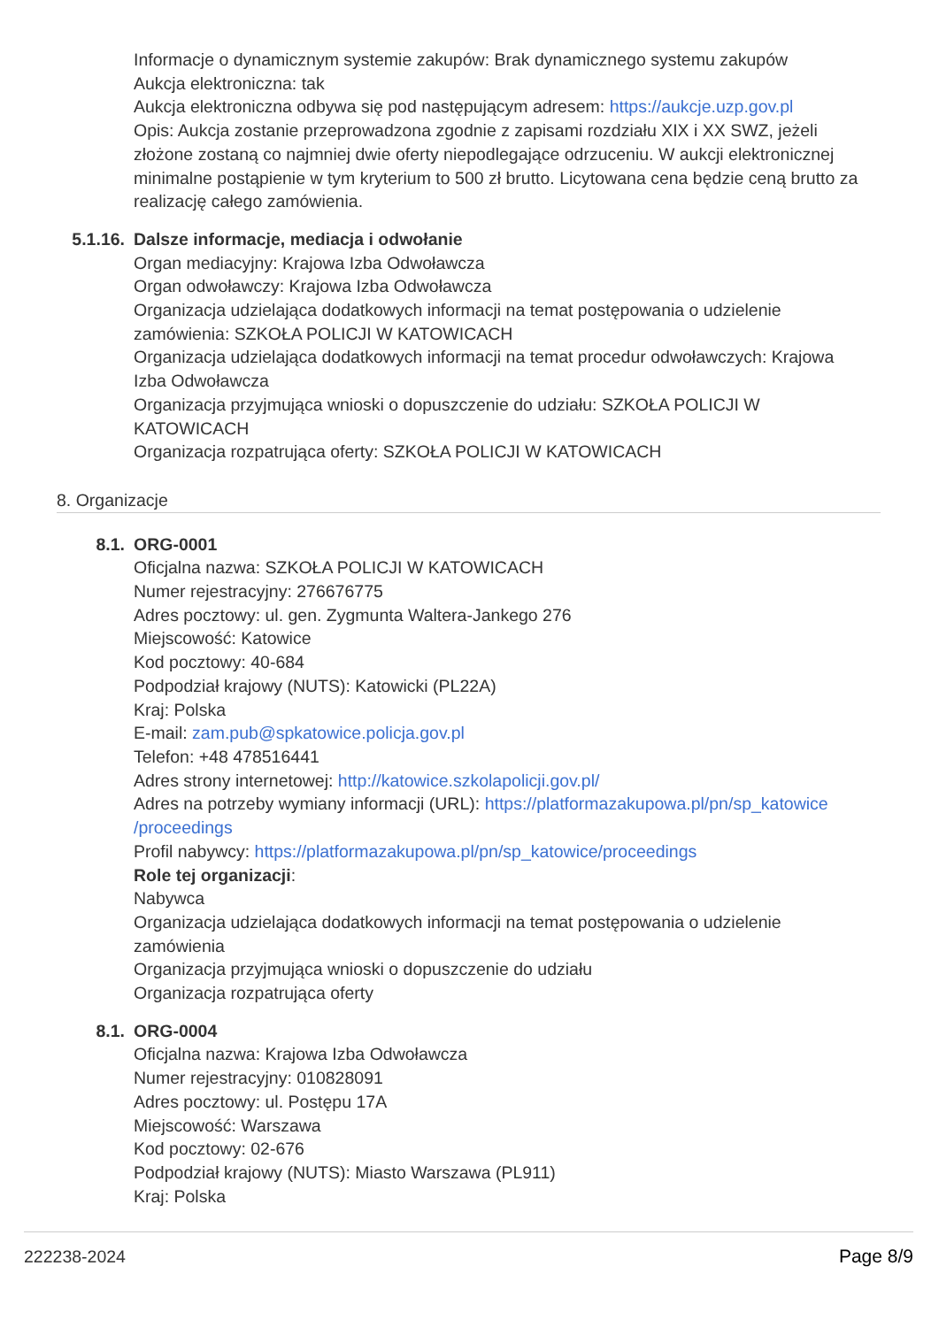Informacje o dynamicznym systemie zakupów: Brak dynamicznego systemu zakupów
Aukcja elektroniczna: tak
Aukcja elektroniczna odbywa się pod następującym adresem: https://aukcje.uzp.gov.pl
Opis: Aukcja zostanie przeprowadzona zgodnie z zapisami rozdziału XIX i XX SWZ, jeżeli złożone zostaną co najmniej dwie oferty niepodlegające odrzuceniu. W aukcji elektronicznej minimalne postąpienie w tym kryterium to 500 zł brutto. Licytowana cena będzie ceną brutto za realizację całego zamówienia.
5.1.16. Dalsze informacje, mediacja i odwołanie
Organ mediacyjny: Krajowa Izba Odwoławcza
Organ odwoławczy: Krajowa Izba Odwoławcza
Organizacja udzielająca dodatkowych informacji na temat postępowania o udzielenie zamówienia: SZKOŁA POLICJI W KATOWICACH
Organizacja udzielająca dodatkowych informacji na temat procedur odwoławczych: Krajowa Izba Odwoławcza
Organizacja przyjmująca wnioski o dopuszczenie do udziału: SZKOŁA POLICJI W KATOWICACH
Organizacja rozpatrująca oferty: SZKOŁA POLICJI W KATOWICACH
8. Organizacje
8.1. ORG-0001
Oficjalna nazwa: SZKOŁA POLICJI W KATOWICACH
Numer rejestracyjny: 276676775
Adres pocztowy: ul. gen. Zygmunta Waltera-Jankego 276
Miejscowość: Katowice
Kod pocztowy: 40-684
Podpodział krajowy (NUTS): Katowicki (PL22A)
Kraj: Polska
E-mail: zam.pub@spkatowice.policja.gov.pl
Telefon: +48 478516441
Adres strony internetowej: http://katowice.szkolapolicji.gov.pl/
Adres na potrzeby wymiany informacji (URL): https://platformazakupowa.pl/pn/sp_katowice /proceedings
Profil nabywcy: https://platformazakupowa.pl/pn/sp_katowice/proceedings
Role tej organizacji:
Nabywca
Organizacja udzielająca dodatkowych informacji na temat postępowania o udzielenie zamówienia
Organizacja przyjmująca wnioski o dopuszczenie do udziału
Organizacja rozpatrująca oferty
8.1. ORG-0004
Oficjalna nazwa: Krajowa Izba Odwoławcza
Numer rejestracyjny: 010828091
Adres pocztowy: ul. Postępu 17A
Miejscowość: Warszawa
Kod pocztowy: 02-676
Podpodział krajowy (NUTS): Miasto Warszawa (PL911)
Kraj: Polska
222238-2024 Page 8/9